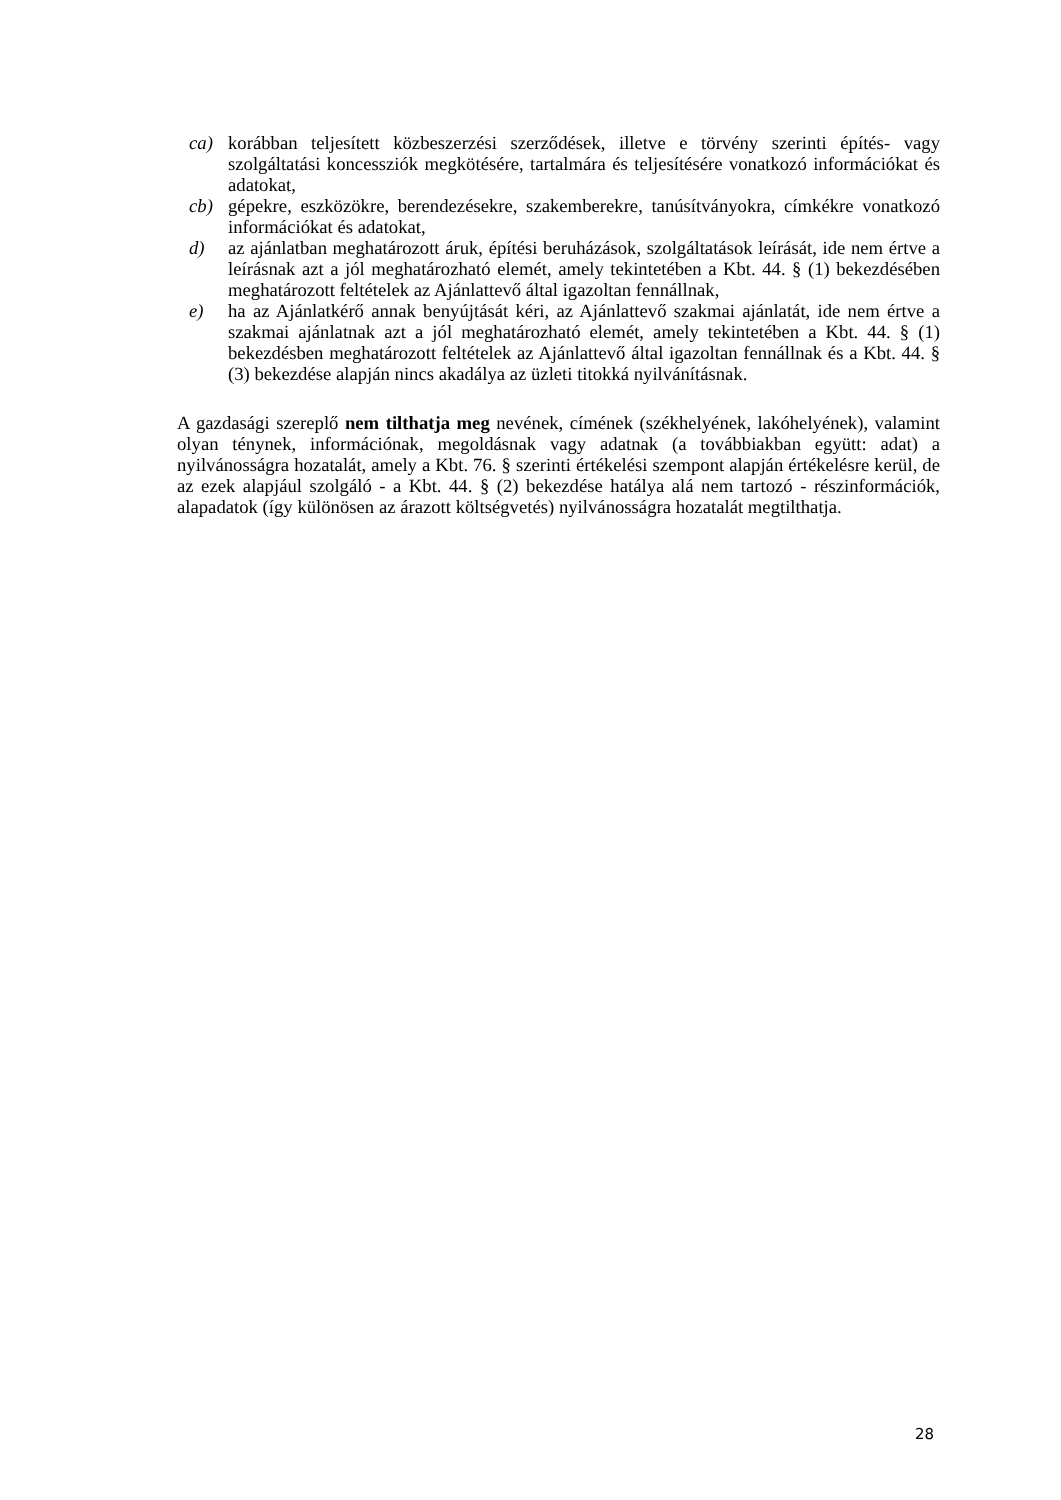ca) korábban teljesített közbeszerzési szerződések, illetve e törvény szerinti építés- vagy szolgáltatási koncessziók megkötésére, tartalmára és teljesítésére vonatkozó információkat és adatokat,
cb) gépekre, eszközökre, berendezésekre, szakemberekre, tanúsítványokra, címkékre vonatkozó információkat és adatokat,
d) az ajánlatban meghatározott áruk, építési beruházások, szolgáltatások leírását, ide nem értve a leírásnak azt a jól meghatározható elemét, amely tekintetében a Kbt. 44. § (1) bekezdésében meghatározott feltételek az Ajánlattevő által igazoltan fennállnak,
e) ha az Ajánlatkérő annak benyújtását kéri, az Ajánlattevő szakmai ajánlatát, ide nem értve a szakmai ajánlatnak azt a jól meghatározható elemét, amely tekintetében a Kbt. 44. § (1) bekezdésben meghatározott feltételek az Ajánlattevő által igazoltan fennállnak és a Kbt. 44. § (3) bekezdése alapján nincs akadálya az üzleti titokká nyilvánításnak.
A gazdasági szereplő nem tilthatja meg nevének, címének (székhelyének, lakóhelyének), valamint olyan ténynek, információnak, megoldásnak vagy adatnak (a továbbiakban együtt: adat) a nyilvánosságra hozatalát, amely a Kbt. 76. § szerinti értékelési szempont alapján értékelésre kerül, de az ezek alapjául szolgáló - a Kbt. 44. § (2) bekezdése hatálya alá nem tartozó - részinformációk, alapadatok (így különösen az árazott költségvetés) nyilvánosságra hozatalát megtilthatja.
28